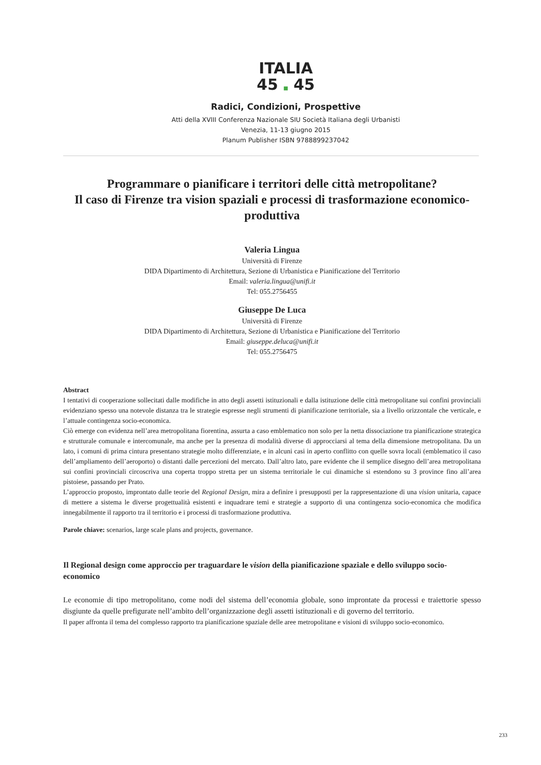ITALIA
45 ■ 45
Radici, Condizioni, Prospettive
Atti della XVIII Conferenza Nazionale SIU Società Italiana degli Urbanisti
Venezia, 11-13 giugno 2015
Planum Publisher ISBN 9788899237042
Programmare o pianificare i territori delle città metropolitane?
Il caso di Firenze tra vision spaziali e processi di trasformazione economico-produttiva
Valeria Lingua
Università di Firenze
DIDA Dipartimento di Architettura, Sezione di Urbanistica e Pianificazione del Territorio
Email: valeria.lingua@unifi.it
Tel: 055.2756455
Giuseppe De Luca
Università di Firenze
DIDA Dipartimento di Architettura, Sezione di Urbanistica e Pianificazione del Territorio
Email: giuseppe.deluca@unifi.it
Tel: 055.2756475
Abstract
I tentativi di cooperazione sollecitati dalle modifiche in atto degli assetti istituzionali e dalla istituzione delle città metropolitane sui confini provinciali evidenziano spesso una notevole distanza tra le strategie espresse negli strumenti di pianificazione territoriale, sia a livello orizzontale che verticale, e l’attuale contingenza socio-economica.
Ciò emerge con evidenza nell’area metropolitana fiorentina, assurta a caso emblematico non solo per la netta dissociazione tra pianificazione strategica e strutturale comunale e intercomunale, ma anche per la presenza di modalità diverse di approcciarsi al tema della dimensione metropolitana. Da un lato, i comuni di prima cintura presentano strategie molto differenziate, e in alcuni casi in aperto conflitto con quelle sovra locali (emblematico il caso dell’ampliamento dell’aeroporto) o distanti dalle percezioni del mercato. Dall’altro lato, pare evidente che il semplice disegno dell’area metropolitana sui confini provinciali circoscriva una coperta troppo stretta per un sistema territoriale le cui dinamiche si estendono su 3 province fino all’area pistoiese, passando per Prato.
L’approccio proposto, improntato dalle teorie del Regional Design, mira a definire i presupposti per la rappresentazione di una vision unitaria, capace di mettere a sistema le diverse progettualità esistenti e inquadrare temi e strategie a supporto di una contingenza socio-economica che modifica innegabilmente il rapporto tra il territorio e i processi di trasformazione produttiva.
Parole chiave: scenarios, large scale plans and projects, governance.
Il Regional design come approccio per traguardare le vision della pianificazione spaziale e dello sviluppo socio-economico
Le economie di tipo metropolitano, come nodi del sistema dell’economia globale, sono improntate da processi e traiettorie spesso disgiunte da quelle prefigurate nell’ambito dell’organizzazione degli assetti istituzionali e di governo del territorio.
Il paper affronta il tema del complesso rapporto tra pianificazione spaziale delle aree metropolitane e visioni di sviluppo socio-economico.
233